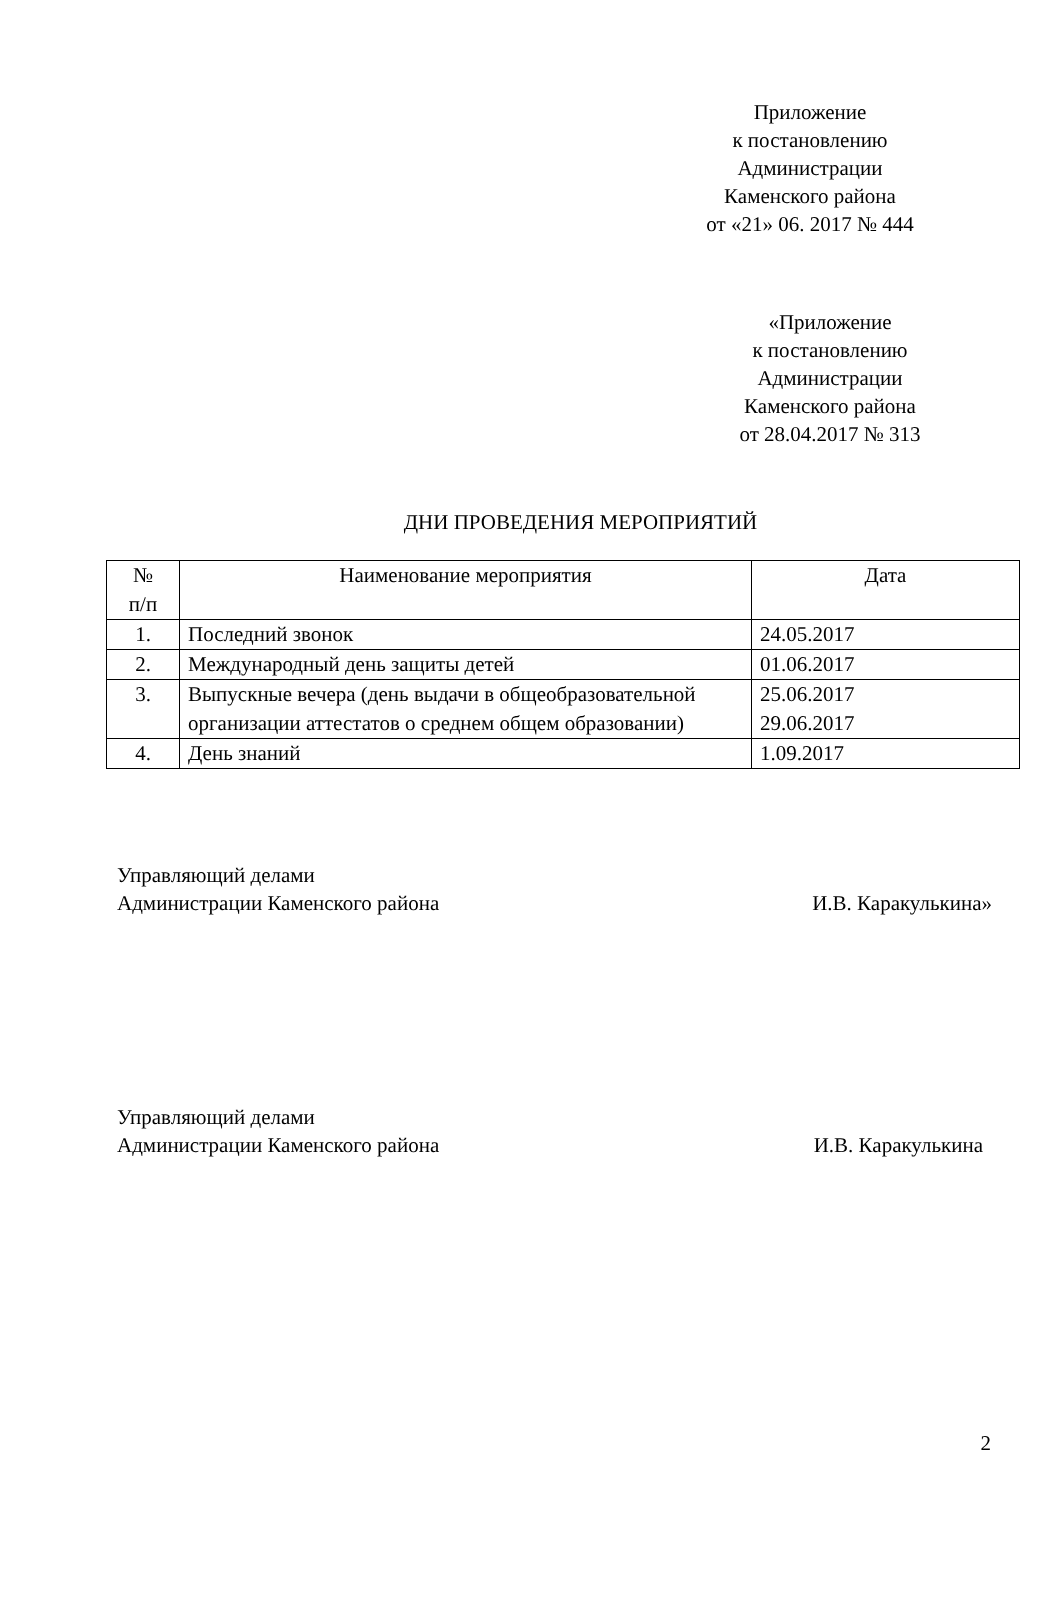Приложение
к постановлению
Администрации
Каменского района
от «21» 06. 2017 № 444
«Приложение
к постановлению
Администрации
Каменского района
от 28.04.2017 № 313
ДНИ ПРОВЕДЕНИЯ МЕРОПРИЯТИЙ
| № п/п | Наименование мероприятия | Дата |
| --- | --- | --- |
| 1. | Последний звонок | 24.05.2017 |
| 2. | Международный день защиты детей | 01.06.2017 |
| 3. | Выпускные вечера (день выдачи в общеобразовательной организации аттестатов о среднем общем образовании) | 25.06.2017 29.06.2017 |
| 4. | День знаний | 1.09.2017 |
Управляющий делами
Администрации Каменского района
И.В. Каракулькина»
Управляющий делами
Администрации Каменского района
И.В. Каракулькина
2